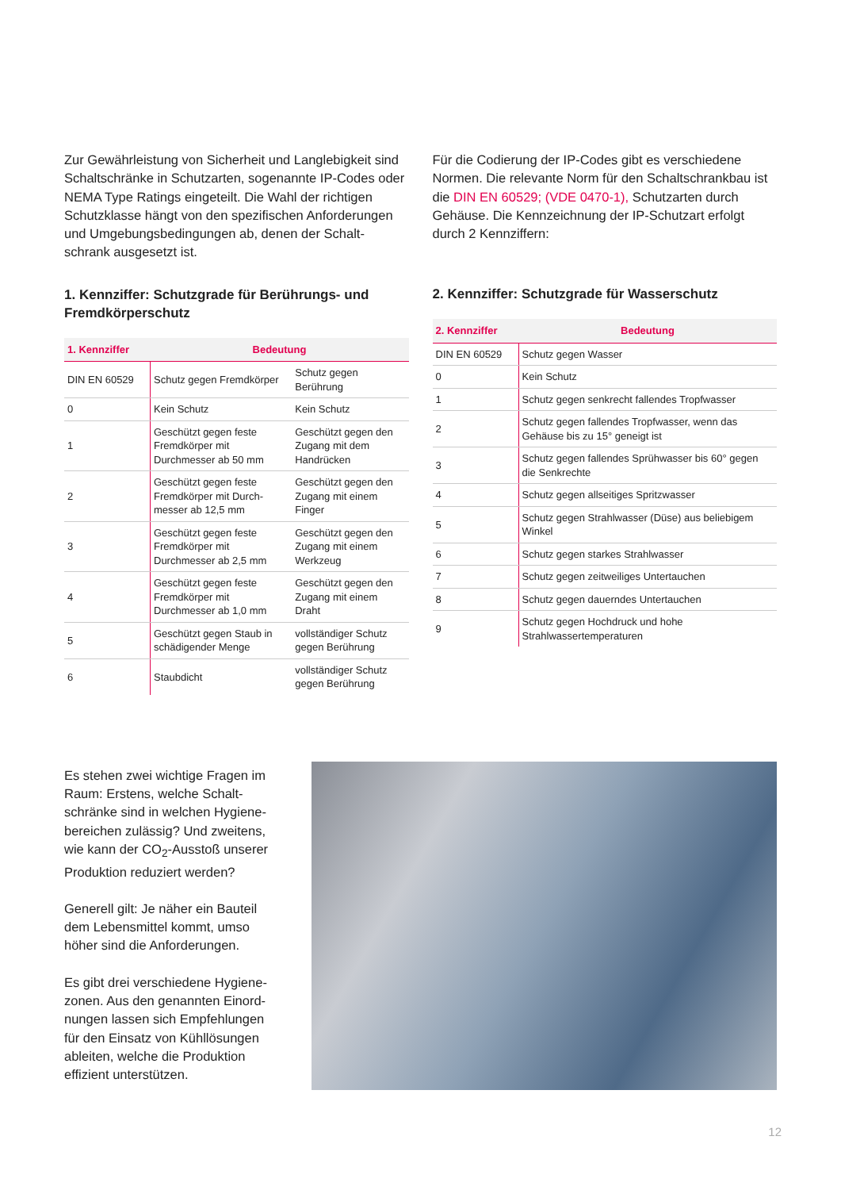Zur Gewährleistung von Sicherheit und Langlebigkeit sind Schaltschränke in Schutzarten, sogenannte IP-Codes oder NEMA Type Ratings eingeteilt. Die Wahl der richtigen Schutzklasse hängt von den spezifischen Anforderungen und Umgebungsbedingungen ab, denen der Schalt-schrank ausgesetzt ist.
1. Kennziffer: Schutzgrade für Berührungs- und Fremdkörperschutz
| 1. Kennziffer | Bedeutung | |
| --- | --- | --- |
| DIN EN 60529 | Schutz gegen Fremdkörper | Schutz gegen Berührung |
| 0 | Kein Schutz | Kein Schutz |
| 1 | Geschützt gegen feste Fremdkörper mit Durchmesser ab 50 mm | Geschützt gegen den Zugang mit dem Handrücken |
| 2 | Geschützt gegen feste Fremdkörper mit Durch-messer ab 12,5 mm | Geschützt gegen den Zugang mit einem Finger |
| 3 | Geschützt gegen feste Fremdkörper mit Durchmesser ab 2,5 mm | Geschützt gegen den Zugang mit einem Werkzeug |
| 4 | Geschützt gegen feste Fremdkörper mit Durchmesser ab 1,0 mm | Geschützt gegen den Zugang mit einem Draht |
| 5 | Geschützt gegen Staub in schädigender Menge | vollständiger Schutz gegen Berührung |
| 6 | Staubdicht | vollständiger Schutz gegen Berührung |
Für die Codierung der IP-Codes gibt es verschiedene Normen. Die relevante Norm für den Schaltschrankbau ist die DIN EN 60529; (VDE 0470-1), Schutzarten durch Gehäuse. Die Kennzeichnung der IP-Schutzart erfolgt durch 2 Kennziffern:
2. Kennziffer: Schutzgrade für Wasserschutz
| 2. Kennziffer | Bedeutung |
| --- | --- |
| DIN EN 60529 | Schutz gegen Wasser |
| 0 | Kein Schutz |
| 1 | Schutz gegen senkrecht fallendes Tropfwasser |
| 2 | Schutz gegen fallendes Tropfwasser, wenn das Gehäuse bis zu 15° geneigt ist |
| 3 | Schutz gegen fallendes Sprühwasser bis 60° gegen die Senkrechte |
| 4 | Schutz gegen allseitiges Spritzwasser |
| 5 | Schutz gegen Strahlwasser (Düse) aus beliebigem Winkel |
| 6 | Schutz gegen starkes Strahlwasser |
| 7 | Schutz gegen zeitweiliges Untertauchen |
| 8 | Schutz gegen dauerndes Untertauchen |
| 9 | Schutz gegen Hochdruck und hohe Strahlwassertemperaturen |
Es stehen zwei wichtige Fragen im Raum: Erstens, welche Schalt-schränke sind in welchen Hygiene-bereichen zulässig? Und zweitens, wie kann der CO<sub>2</sub>-Ausstoß unserer Produktion reduziert werden?
Generell gilt: Je näher ein Bauteil dem Lebensmittel kommt, umso höher sind die Anforderungen.
Es gibt drei verschiedene Hygiene-zonen. Aus den genannten Einord-nungen lassen sich Empfehlungen für den Einsatz von Kühllösungen ableiten, welche die Produktion effizient unterstützen.
12